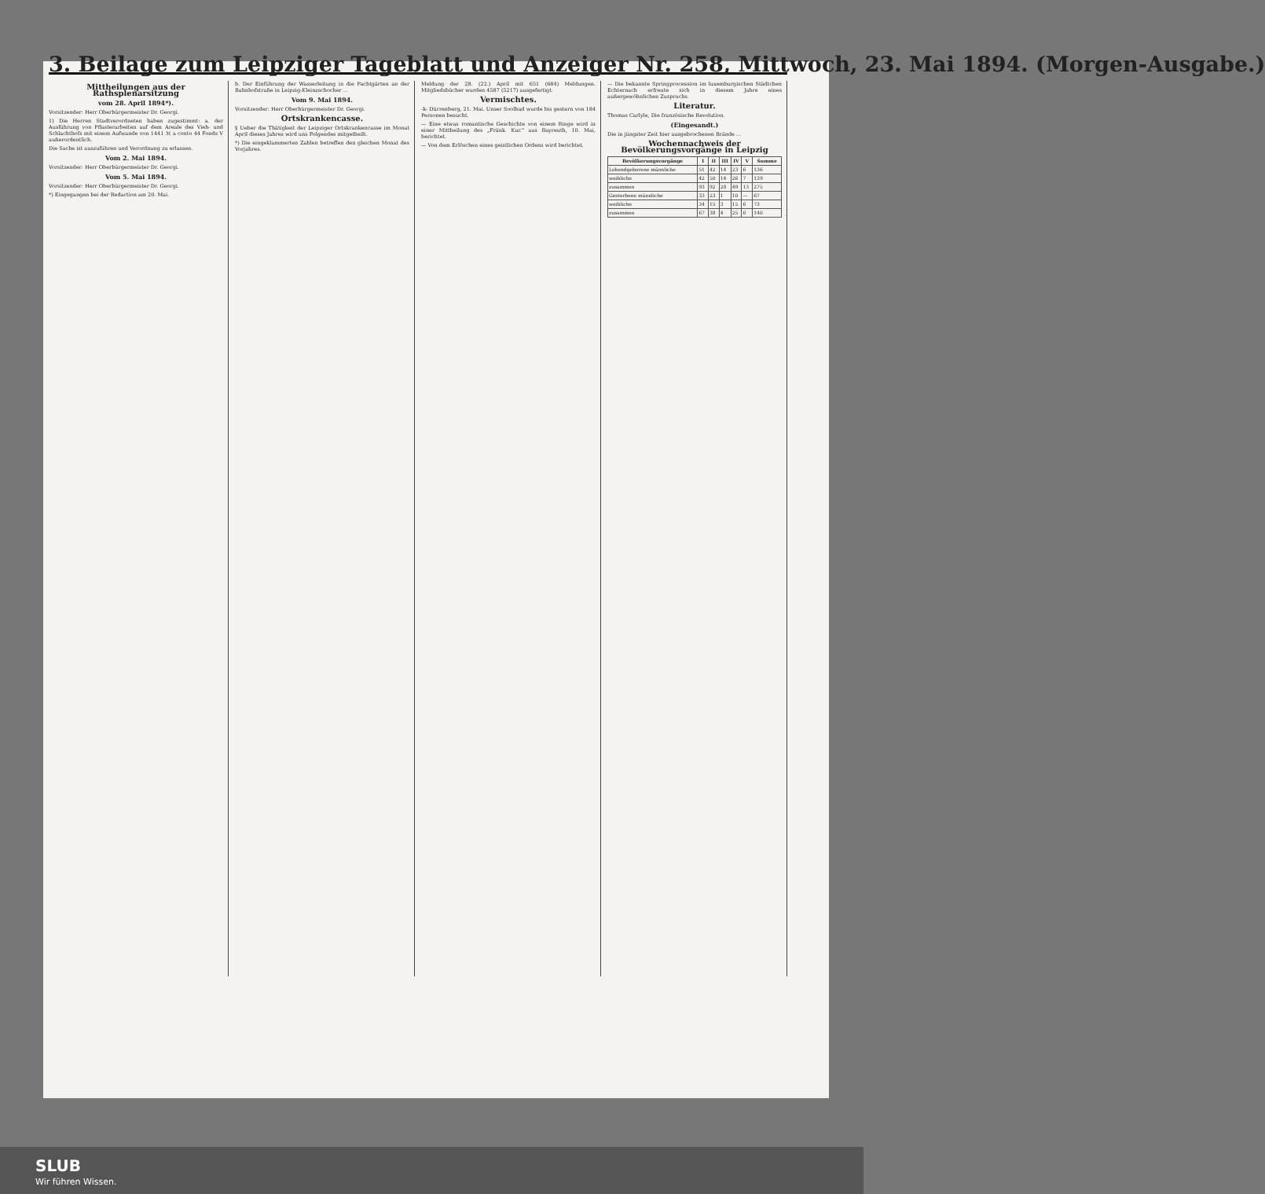3. Beilage zum Leipziger Tageblatt und Anzeiger Nr. 258, Mittwoch, 23. Mai 1894. (Morgen-Ausgabe.)
Mittheilungen aus der Rathsplenarsitzung
vom 28. April 1894*).
Vorsitzender: Herr Oberbürgermeister Dr. Georgi.
1) Die Herren Stadtverordneten haben zugestimmt: a. der Ausführung von Pflasterarbeiten auf dem Areale des Vieh- und Schlachthofs mit einem Aufwande von 1441 ℳ a conto 44 Fonds V außerordentlich.
Die Sache ist auszuführen und Verordnung zu erlassen.
Vom 2. Mai 1894.
Vorsitzender: Herr Oberbürgermeister Dr. Georgi.
Vom 5. Mai 1894.
Vorsitzender: Herr Oberbürgermeister Dr. Georgi.
*) Eingegangen bei der Redaction am 20. Mai.
b. Der Einführung der Wasserleitung in die Pachtgärten an der Bahnhofstraße in Leipzig-Kleinzschocher ...
Vom 9. Mai 1894.
Vorsitzender: Herr Oberbürgermeister Dr. Georgi.
Ortskrankencasse.
§ Ueber die Thätigkeit der Leipziger Ortskrankencasse im Monat April dieses Jahres wird uns Folgendes mitgetheilt.
*) Die eingeklammerten Zahlen betreffen den gleichen Monat des Vorjahres.
Meldung der 28. (22.) April mit 651 (684) Meldungen. Mitgliedsbücher wurden 4587 (5217) ausgefertigt.
Vermischtes.
-k- Dürrenberg, 21. Mai. Unser Soolbad wurde bis gestern von 184 Personen besucht.
— Eine etwas romantische Geschichte von einem Ringe wird in einer Mittheilung des „Fränk. Kur." aus Bayreuth, 10. Mai, berichtet.
— Von dem Erlöschen eines geistlichen Ordens wird berichtet.
— Die bekannte Springprocession im luxemburgischen Städtchen Echternach erfreute sich in diesem Jahre eines außergewöhnlichen Zuspruchs.
Literatur.
Thomas Carlyle, Die französische Revolution.
(Eingesandt.)
Die in jüngster Zeit hier ausgebrochenen Brände ...
Wochennachweis der Bevölkerungsvorgänge in Leipzig
| Bevölkerungsvorgänge | I | II | III | IV | V | Summe |
| --- | --- | --- | --- | --- | --- | --- |
| Lebendgeborene männliche | 51 | 42 | 14 | 23 | 6 | 136 |
| weibliche | 42 | 50 | 14 | 26 | 7 | 139 |
| zusammen | 93 | 92 | 28 | 49 | 13 | 275 |
| Gestorbene männliche | 33 | 23 | 1 | 10 | — | 67 |
| weibliche | 34 | 15 | 3 | 15 | 6 | 73 |
| zusammen | 67 | 38 | 4 | 25 | 6 | 140 |
SLUB
Wir führen Wissen.